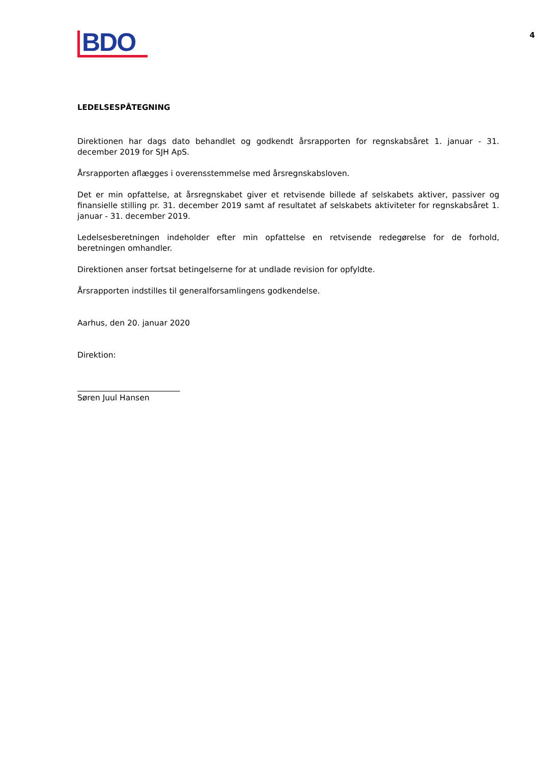BDO
4
LEDELSESPÅTEGNING
Direktionen har dags dato behandlet og godkendt årsrapporten for regnskabsåret 1. januar - 31. december 2019 for SJH ApS.
Årsrapporten aflægges i overensstemmelse med årsregnskabsloven.
Det er min opfattelse, at årsregnskabet giver et retvisende billede af selskabets aktiver, passiver og finansielle stilling pr. 31. december 2019 samt af resultatet af selskabets aktiviteter for regnskabsåret 1. januar - 31. december 2019.
Ledelsesberetningen indeholder efter min opfattelse en retvisende redegørelse for de forhold, beretningen omhandler.
Direktionen anser fortsat betingelserne for at undlade revision for opfyldte.
Årsrapporten indstilles til generalforsamlingens godkendelse.
Aarhus, den 20. januar 2020
Direktion:
__________________________
Søren Juul Hansen